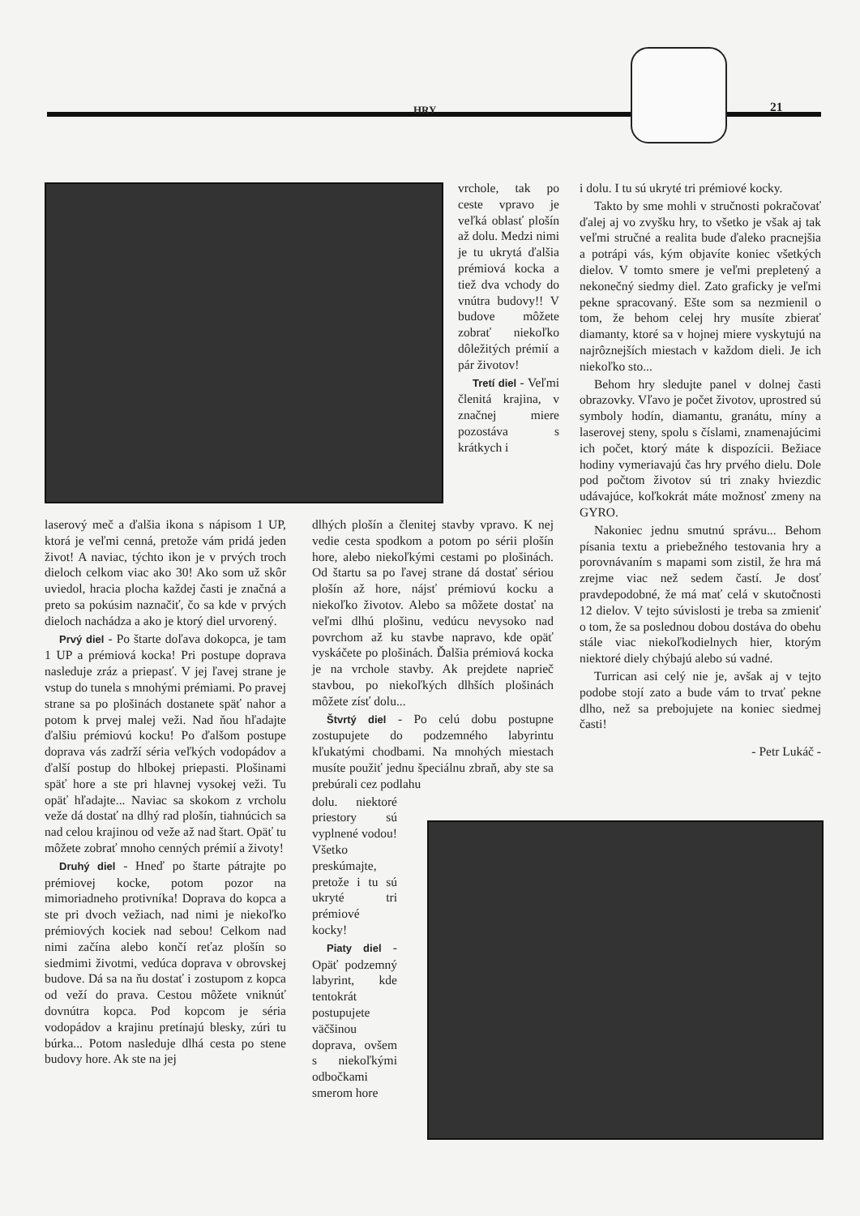HRY 21
vrchole, tak po ceste vpravo je veľká oblasť plošín až dolu. Medzi nimi je tu ukrytá ďalšia prémiová kocka a tiež dva vchody do vnútra budovy!! V budove môžete zobrať niekoľko dôležitých prémií a pár životov!
Tretí diel - Veľmi členitá krajina, v značnej miere pozostáva s krátkych i
laserový meč a ďalšia ikona s nápisom 1 UP, ktorá je veľmi cenná, pretože vám pridá jeden život! A naviac, týchto ikon je v prvých troch dieloch celkom viac ako 30! Ako som už skôr uviedol, hracia plocha každej časti je značná a preto sa pokúsim naznačiť, čo sa kde v prvých dieloch nachádza a ako je ktorý diel urvorený.
Prvý diel - Po štarte doľava dokopca, je tam 1 UP a prémiová kocka! Pri postupe doprava nasleduje zráz a priepasť. V jej ľavej strane je vstup do tunela s mnohými prémiami. Po pravej strane sa po plošinách dostanete späť nahor a potom k prvej malej veži. Nad ňou hľadajte ďalšiu prémiovú kocku! Po ďalšom postupe doprava vás zadrží séria veľkých vodopádov a ďalší postup do hlbokej priepasti. Plošinami späť hore a ste pri hlavnej vysokej veži. Tu opäť hľadajte... Naviac sa skokom z vrcholu veže dá dostať na dlhý rad plošín, tiahnúcich sa nad celou krajinou od veže až nad štart. Opäť tu môžete zobrať mnoho cenných prémií a životy!
Druhý diel - Hneď po štarte pátrajte po prémiovej kocke, potom pozor na mimoriadneho protivníka! Doprava do kopca a ste pri dvoch vežiach, nad nimi je niekoľko prémiových kociek nad sebou! Celkom nad nimi začína alebo končí reťaz plošín so siedmimi životmi, vedúca doprava v obrovskej budove. Dá sa na ňu dostať i zostupom z kopca od veží do prava. Cestou môžete vniknúť dovnútra kopca. Pod kopcom je séria vodopádov a krajinu pretínajú blesky, zúri tu búrka... Potom nasleduje dlhá cesta po stene budovy hore. Ak ste na jej
dlhých plošín a členitej stavby vpravo. K nej vedie cesta spodkom a potom po sérii plošín hore, alebo niekoľkými cestami po plošinách. Od štartu sa po ľavej strane dá dostať sériou plošín až hore, nájsť prémiovú kocku a niekoľko životov. Alebo sa môžete dostať na veľmi dlhú plošinu, vedúcu nevysoko nad povrchom až ku stavbe napravo, kde opäť vyskáčete po plošinách. Ďalšia prémiová kocka je na vrchole stavby. Ak prejdete naprieč stavbou, po niekoľkých dlhších plošinách môžete zísť dolu...
Štvrtý diel - Po celú dobu postupne zostupujete do podzemného labyrintu kľukatými chodbami. Na mnohých miestach musíte použiť jednu špeciálnu zbraň, aby ste sa prebúrali cez podlahu
dolu. niektoré priestory sú vyplnené vodou! Všetko preskúmajte, pretože i tu sú ukryté tri prémiové kocky!
Piaty diel - Opäť podzemný labyrint, kde tentokrát postupujete väčšinou doprava, ovšem s niekoľkými odbočkami smerom hore
i dolu. I tu sú ukryté tri prémiové kocky.
Takto by sme mohli v stručnosti pokračovať ďalej aj vo zvyšku hry, to všetko je však aj tak veľmi stručné a realita bude ďaleko pracnejšia a potrápi vás, kým objavíte koniec všetkých dielov. V tomto smere je veľmi prepletený a nekonečný siedmy diel. Zato graficky je veľmi pekne spracovaný. Ešte som sa nezmienil o tom, že behom celej hry musíte zbierať diamanty, ktoré sa v hojnej miere vyskytujú na najrôznejších miestach v každom dieli. Je ich niekoľko sto...
Behom hry sledujte panel v dolnej časti obrazovky. Vľavo je počet životov, uprostred sú symboly hodín, diamantu, granátu, míny a laserovej steny, spolu s číslami, znamenajúcimi ich počet, ktorý máte k dispozícii. Bežiace hodiny vymeriavajú čas hry prvého dielu. Dole pod počtom životov sú tri znaky hviezdic udávajúce, koľkokrát máte možnosť zmeny na GYRO.
Nakoniec jednu smutnú správu... Behom písania textu a priebežného testovania hry a porovnávaním s mapami som zistil, že hra má zrejme viac než sedem častí. Je dosť pravdepodobné, že má mať celá v skutočnosti 12 dielov. V tejto súvislosti je treba sa zmieniť o tom, že sa poslednou dobou dostáva do obehu stále viac niekoľkodielnych hier, ktorým niektoré diely chýbajú alebo sú vadné.
Turrican asi celý nie je, avšak aj v tejto podobe stojí zato a bude vám to trvať pekne dlho, než sa prebojujete na koniec siedmej časti!
- Petr Lukáč -